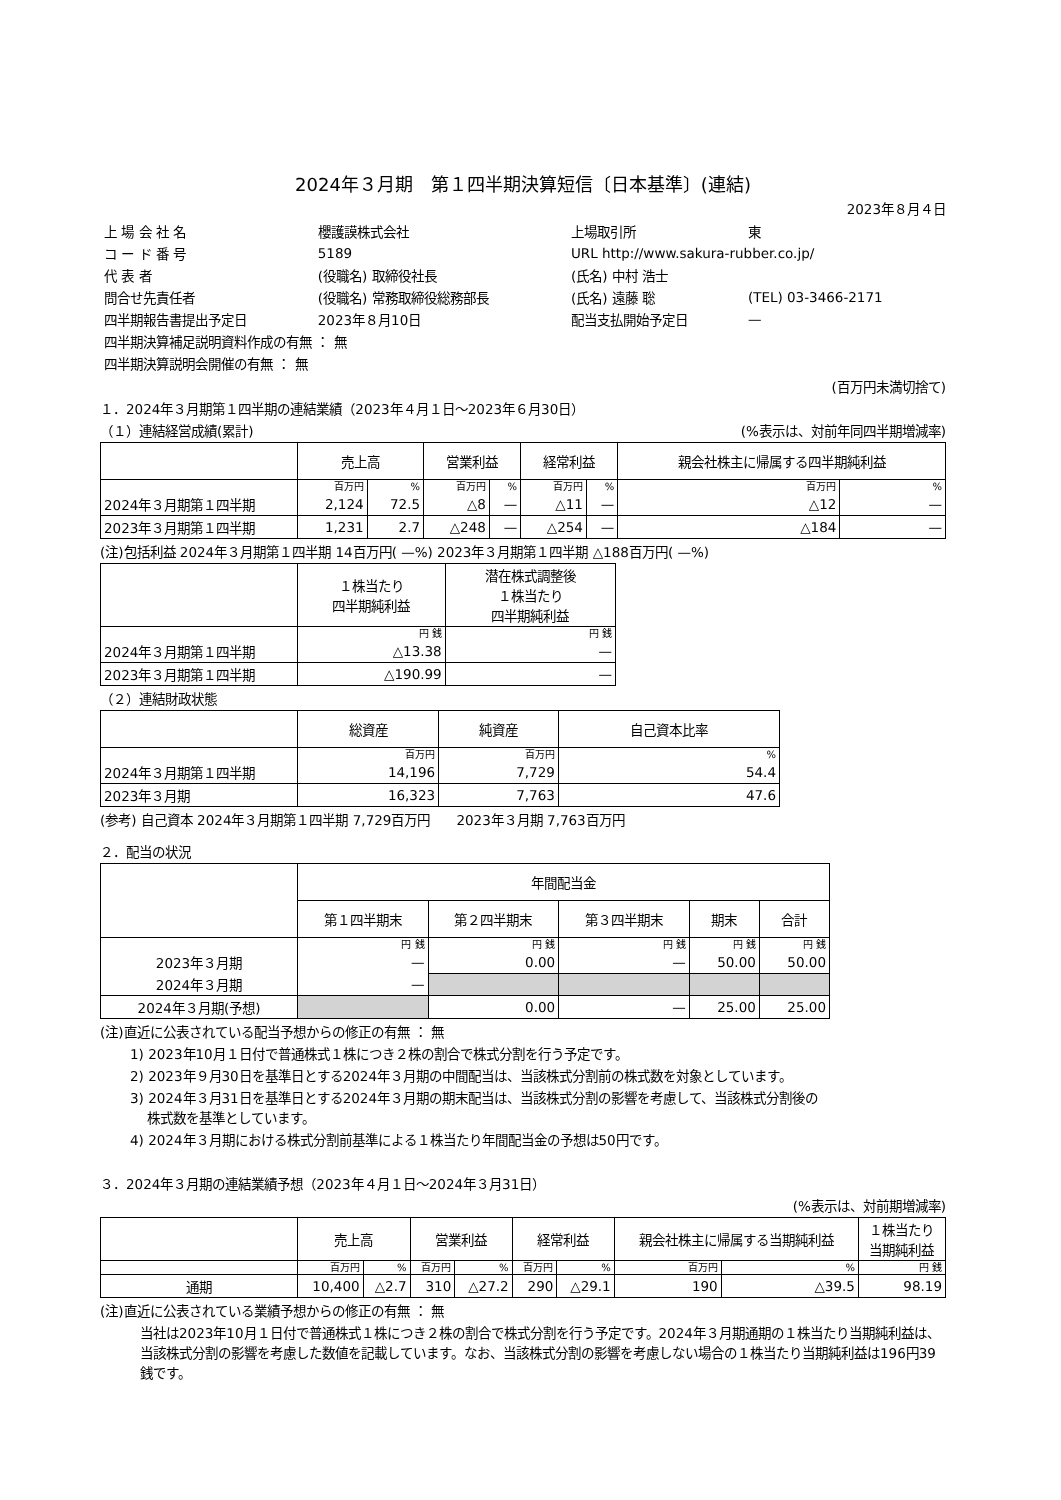2024年３月期　第１四半期決算短信〔日本基準〕(連結)
2023年８月４日
| 上 場 会 社 名 | 櫻護謨株式会社 | 上場取引所 | 東 |
| コ ー ド 番 号 | 5189 | URL http://www.sakura-rubber.co.jp/ | |
| 代 表 者 | (役職名) 取締役社長 | (氏名) 中村 浩士 | |
| 問合せ先責任者 | (役職名) 常務取締役総務部長 | (氏名) 遠藤 聡 | (TEL) 03-3466-2171 |
| 四半期報告書提出予定日 | 2023年８月10日 | 配当支払開始予定日 | — |
| 四半期決算補足説明資料作成の有無 ： 無 | | | |
| 四半期決算説明会開催の有無 ： 無 | | | |
(百万円未満切捨て)
１．2024年３月期第１四半期の連結業績（2023年４月１日～2023年６月30日）
（１）連結経営成績(累計) (%表示は、対前年同四半期増減率)
| | 売上高 | | 営業利益 | | 経常利益 | | 親会社株主に帰属する四半期純利益 | |
| --- | --- | --- | --- | --- | --- | --- | --- | --- |
| | 百万円 | % | 百万円 | % | 百万円 | % | 百万円 | % |
| 2024年３月期第１四半期 | 2,124 | 72.5 | △8 | — | △11 | — | △12 | — |
| 2023年３月期第１四半期 | 1,231 | 2.7 | △248 | — | △254 | — | △184 | — |
(注)包括利益 2024年３月期第１四半期 14百万円( —%) 2023年３月期第１四半期 △188百万円( —%)
| | １株当たり 四半期純利益 | 潜在株式調整後 １株当たり 四半期純利益 |
| --- | --- | --- |
| | 円 銭 | 円 銭 |
| 2024年３月期第１四半期 | △13.38 | — |
| 2023年３月期第１四半期 | △190.99 | — |
（２）連結財政状態
| | 総資産 | 純資産 | 自己資本比率 |
| --- | --- | --- | --- |
| | 百万円 | 百万円 | % |
| 2024年３月期第１四半期 | 14,196 | 7,729 | 54.4 |
| 2023年３月期 | 16,323 | 7,763 | 47.6 |
(参考) 自己資本 2024年３月期第１四半期 7,729百万円　　2023年３月期 7,763百万円
２．配当の状況
| | 年間配当金 | | | | |
| --- | --- | --- | --- | --- | --- |
| | 第１四半期末 | 第２四半期末 | 第３四半期末 | 期末 | 合計 |
| | 円 銭 | 円 銭 | 円 銭 | 円 銭 | 円 銭 |
| 2023年３月期 | — | 0.00 | — | 50.00 | 50.00 |
| 2024年３月期 | — | | | | |
| 2024年３月期(予想) | | 0.00 | — | 25.00 | 25.00 |
(注)直近に公表されている配当予想からの修正の有無 ： 無
1) 2023年10月１日付で普通株式１株につき２株の割合で株式分割を行う予定です。
2) 2023年９月30日を基準日とする2024年３月期の中間配当は、当該株式分割前の株式数を対象としています。
3) 2024年３月31日を基準日とする2024年３月期の期末配当は、当該株式分割の影響を考慮して、当該株式分割後の
　 株式数を基準としています。
4) 2024年３月期における株式分割前基準による１株当たり年間配当金の予想は50円です。
３．2024年３月期の連結業績予想（2023年４月１日～2024年３月31日）
(%表示は、対前期増減率)
| | 売上高 | | 営業利益 | | 経常利益 | | 親会社株主に帰属する当期純利益 | | １株当たり 当期純利益 |
| --- | --- | --- | --- | --- | --- | --- | --- | --- | --- |
| | 百万円 | % | 百万円 | % | 百万円 | % | 百万円 | % | 円 銭 |
| 通期 | 10,400 | △2.7 | 310 | △27.2 | 290 | △29.1 | 190 | △39.5 | 98.19 |
(注)直近に公表されている業績予想からの修正の有無 ： 無
当社は2023年10月１日付で普通株式１株につき２株の割合で株式分割を行う予定です。2024年３月期通期の１株当たり当期純利益は、当該株式分割の影響を考慮した数値を記載しています。なお、当該株式分割の影響を考慮しない場合の１株当たり当期純利益は196円39銭です。